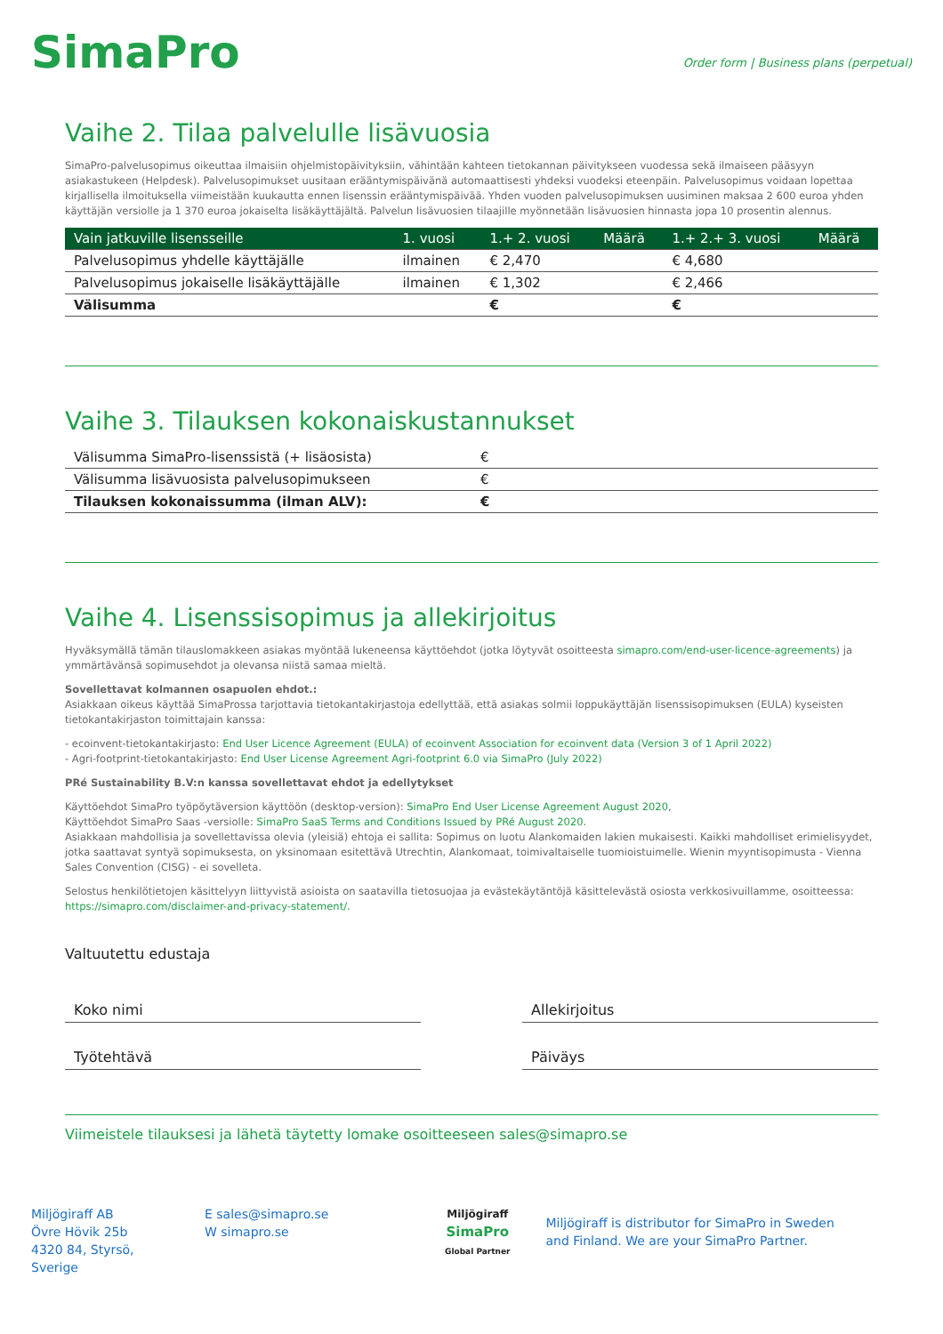SimaPro
Order form | Business plans (perpetual)
Vaihe 2. Tilaa palvelulle lisävuosia
SimaPro-palvelusopimus oikeuttaa ilmaisiin ohjelmistopäivityksiin, vähintään kahteen tietokannan päivitykseen vuodessa sekä ilmaiseen pääsyyn asiakastukeen (Helpdesk). Palvelusopimukset uusitaan erääntymispäivänä automaattisesti yhdeksi vuodeksi eteenpäin. Palvelusopimus voidaan lopettaa kirjallisella ilmoituksella viimeistään kuukautta ennen lisenssin erääntymispäivää. Yhden vuoden palvelusopimuksen uusiminen maksaa 2 600 euroa yhden käyttäjän versiolle ja 1 370 euroa jokaiselta lisäkäyttäjältä. Palvelun lisävuosien tilaajille myönnetään lisävuosien hinnasta jopa 10 prosentin alennus.
| Vain jatkuville lisensseille | 1. vuosi | 1.+ 2. vuosi | Määrä | 1.+ 2.+ 3. vuosi | Määrä |
| --- | --- | --- | --- | --- | --- |
| Palvelusopimus yhdelle käyttäjälle | ilmainen | € 2,470 | | € 4,680 | |
| Palvelusopimus jokaiselle lisäkäyttäjälle | ilmainen | € 1,302 | | € 2,466 | |
| Välisumma | | € | | € | |
Vaihe 3. Tilauksen kokonaiskustannukset
| Välisumma SimaPro-lisenssistä (+ lisäosista) | € |
| Välisumma lisävuosista palvelusopimukseen | € |
| Tilauksen kokonaissumma (ilman ALV): | € |
Vaihe 4. Lisenssisopimus ja allekirjoitus
Hyväksymällä tämän tilauslomakkeen asiakas myöntää lukeneensa käyttöehdot (jotka löytyvät osoitteesta simapro.com/end-user-licence-agreements) ja ymmärtävänsä sopimusehdot ja olevansa niistä samaa mieltä.
Sovellettavat kolmannen osapuolen ehdot.:
Asiakkaan oikeus käyttää SimaProssa tarjottavia tietokantakirjastoja edellyttää, että asiakas solmii loppukäyttäjän lisenssisopimuksen (EULA) kyseisten tietokantakirjaston toimittajain kanssa:
- ecoinvent-tietokantakirjasto: End User Licence Agreement (EULA) of ecoinvent Association for ecoinvent data (Version 3 of 1 April 2022)
- Agri-footprint-tietokantakirjasto: End User License Agreement Agri-footprint 6.0 via SimaPro (July 2022)
PRé Sustainability B.V:n kanssa sovellettavat ehdot ja edellytykset
Käyttöehdot SimaPro työpöytäversion käyttöön (desktop-version): SimaPro End User License Agreement August 2020,
Käyttöehdot SimaPro Saas -versiolle: SimaPro SaaS Terms and Conditions Issued by PRé August 2020.
Asiakkaan mahdollisia ja sovellettavissa olevia (yleisiä) ehtoja ei sallita: Sopimus on luotu Alankomaiden lakien mukaisesti. Kaikki mahdolliset erimielisyydet, jotka saattavat syntyä sopimuksesta, on yksinomaan esitettävä Utrechtin, Alankomaat, toimivaltaiselle tuomioistuimelle. Wienin myyntisopimusta - Vienna Sales Convention (CISG) - ei sovelleta.
Selostus henkilötietojen käsittelyyn liittyvistä asioista on saatavilla tietosuojaa ja evästekäytäntöjä käsittelevästä osiosta verkkosivuillamme, osoitteessa: https://simapro.com/disclaimer-and-privacy-statement/.
Valtuutettu edustaja
Koko nimi Allekirjoitus
Työtehtävä Päiväys
Viimeistele tilauksesi ja lähetä täytetty lomake osoitteeseen sales@simapro.se
Miljögiraff AB
Övre Hövik 25b
4320 84, Styrsö, Sverige
E sales@simapro.se
W simapro.se
Miljögiraff
SimaPro
Global Partner
Miljögiraff is distributor for SimaPro in Sweden and Finland. We are your SimaPro Partner.